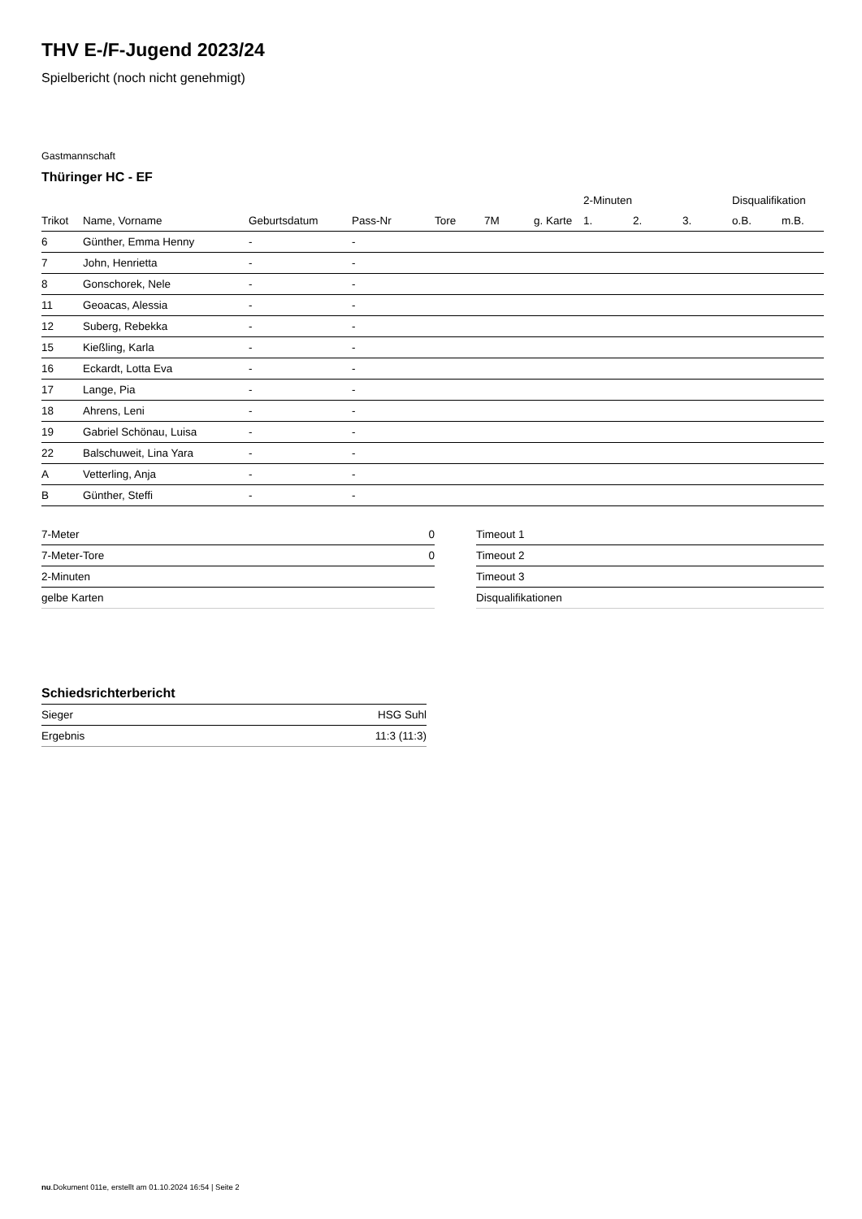THV E-/F-Jugend 2023/24
Spielbericht (noch nicht genehmigt)
Gastmannschaft
Thüringer HC - EF
| | | | | | | | 2-Minuten | | | Disqualifikation | |
| --- | --- | --- | --- | --- | --- | --- | --- | --- | --- | --- | --- |
| Trikot | Name, Vorname | Geburtsdatum | Pass-Nr | Tore | 7M | g. Karte | 1. | 2. | 3. | o.B. | m.B. |
| 6 | Günther, Emma Henny | - | - | | | | | | | | |
| 7 | John, Henrietta | - | - | | | | | | | | |
| 8 | Gonschorek, Nele | - | - | | | | | | | | |
| 11 | Geoacas, Alessia | - | - | | | | | | | | |
| 12 | Suberg, Rebekka | - | - | | | | | | | | |
| 15 | Kießling, Karla | - | - | | | | | | | | |
| 16 | Eckardt, Lotta Eva | - | - | | | | | | | | |
| 17 | Lange, Pia | - | - | | | | | | | | |
| 18 | Ahrens, Leni | - | - | | | | | | | | |
| 19 | Gabriel Schönau, Luisa | - | - | | | | | | | | |
| 22 | Balschuweit, Lina Yara | - | - | | | | | | | | |
| A | Vetterling, Anja | - | - | | | | | | | | |
| B | Günther, Steffi | - | - | | | | | | | | |
| 7-Meter | 0 |
| 7-Meter-Tore | 0 |
| 2-Minuten | |
| gelbe Karten | |
| Timeout 1 |
| Timeout 2 |
| Timeout 3 |
| Disqualifikationen |
Schiedsrichterbericht
| Sieger | HSG Suhl |
| Ergebnis | 11:3 (11:3) |
nu.Dokument 011e, erstellt am 01.10.2024 16:54 | Seite 2